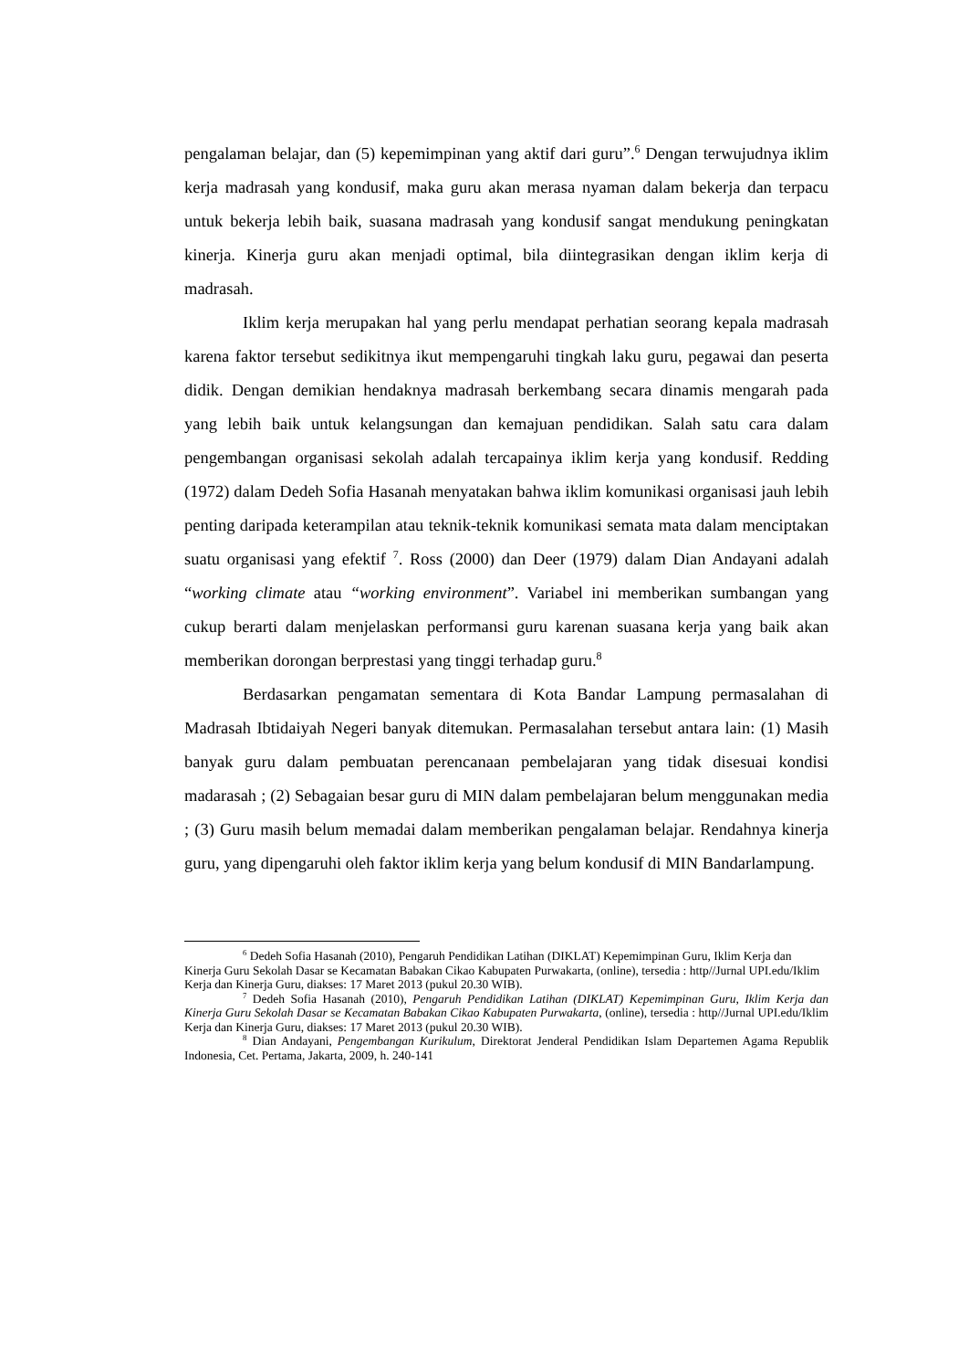pengalaman belajar, dan (5) kepemimpinan yang aktif dari guru”.<sup>6</sup> Dengan terwujudnya iklim kerja madrasah yang kondusif, maka guru akan merasa nyaman dalam bekerja dan terpacu untuk bekerja lebih baik, suasana madrasah yang kondusif sangat mendukung peningkatan kinerja. Kinerja guru akan menjadi optimal, bila diintegrasikan dengan iklim kerja di madrasah.
Iklim kerja merupakan hal yang perlu mendapat perhatian seorang kepala madrasah karena faktor tersebut sedikitnya ikut mempengaruhi tingkah laku guru, pegawai dan peserta didik. Dengan demikian hendaknya madrasah berkembang secara dinamis mengarah pada yang lebih baik untuk kelangsungan dan kemajuan pendidikan. Salah satu cara dalam pengembangan organisasi sekolah adalah tercapainya iklim kerja yang kondusif. Redding (1972) dalam Dedeh Sofia Hasanah menyatakan bahwa iklim komunikasi organisasi jauh lebih penting daripada keterampilan atau teknik-teknik komunikasi semata mata dalam menciptakan suatu organisasi yang efektif <sup>7</sup>. Ross (2000) dan Deer (1979) dalam Dian Andayani adalah “working climate atau “working environment”. Variabel ini memberikan sumbangan yang cukup berarti dalam menjelaskan performansi guru karenan suasana kerja yang baik akan memberikan dorongan berprestasi yang tinggi terhadap guru.<sup>8</sup>
Berdasarkan pengamatan sementara di Kota Bandar Lampung permasalahan di Madrasah Ibtidaiyah Negeri banyak ditemukan. Permasalahan tersebut antara lain: (1) Masih banyak guru dalam pembuatan perencanaan pembelajaran yang tidak disesuai kondisi madarasah ; (2) Sebagaian besar guru di MIN dalam pembelajaran belum menggunakan media ; (3) Guru masih belum memadai dalam memberikan pengalaman belajar. Rendahnya kinerja guru, yang dipengaruhi oleh faktor iklim kerja yang belum kondusif di MIN Bandarlampung.
<sup>6</sup> Dedeh Sofia Hasanah (2010), Pengaruh Pendidikan Latihan (DIKLAT) Kepemimpinan Guru, Iklim Kerja dan Kinerja Guru Sekolah Dasar se Kecamatan Babakan Cikao Kabupaten Purwakarta, (online), tersedia : http//Jurnal UPI.edu/Iklim Kerja dan Kinerja Guru, diakses: 17 Maret 2013 (pukul 20.30 WIB).
<sup>7</sup> Dedeh Sofia Hasanah (2010), Pengaruh Pendidikan Latihan (DIKLAT) Kepemimpinan Guru, Iklim Kerja dan Kinerja Guru Sekolah Dasar se Kecamatan Babakan Cikao Kabupaten Purwakarta, (online), tersedia : http//Jurnal UPI.edu/Iklim Kerja dan Kinerja Guru, diakses: 17 Maret 2013 (pukul 20.30 WIB).
<sup>8</sup> Dian Andayani, Pengembangan Kurikulum, Direktorat Jenderal Pendidikan Islam Departemen Agama Republik Indonesia, Cet. Pertama, Jakarta, 2009, h. 240-141